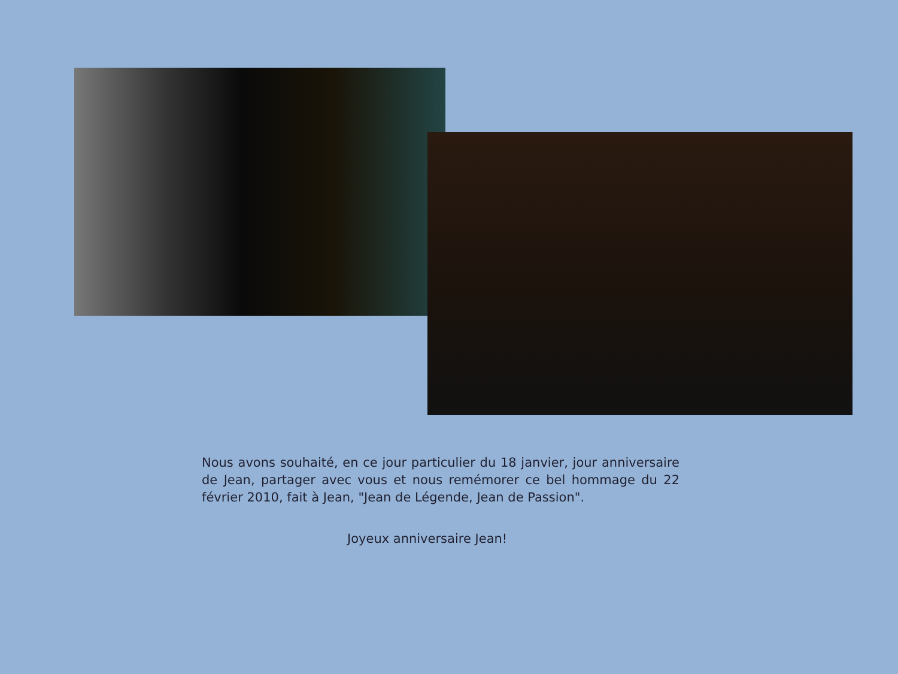Nous avons souhaité, en ce jour particulier du 18 janvier, jour anniversaire de Jean, partager avec vous et nous remémorer ce bel hommage du 22 février 2010, fait à Jean, "Jean de Légende, Jean de Passion".
Joyeux anniversaire Jean!